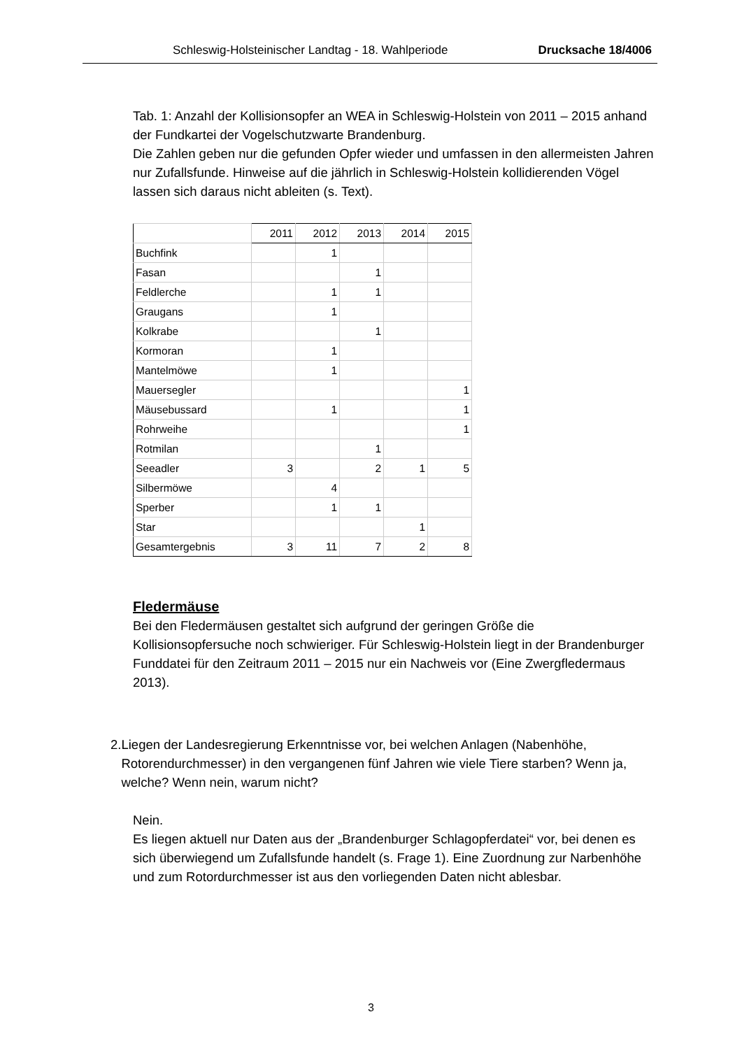Schleswig-Holsteinischer Landtag - 18. Wahlperiode Drucksache 18/4006
Tab. 1: Anzahl der Kollisionsopfer an WEA in Schleswig-Holstein von 2011 – 2015 anhand der Fundkartei der Vogelschutzwarte Brandenburg.
Die Zahlen geben nur die gefunden Opfer wieder und umfassen in den allermeisten Jahren nur Zufallsfunde. Hinweise auf die jährlich in Schleswig-Holstein kollidierenden Vögel lassen sich daraus nicht ableiten (s. Text).
| | 2011 | 2012 | 2013 | 2014 | 2015 |
| Buchfink | | 1 | | | |
| Fasan | | | 1 | | |
| Feldlerche | | 1 | 1 | | |
| Graugans | | 1 | | | |
| Kolkrabe | | | 1 | | |
| Kormoran | | 1 | | | |
| Mantelmöwe | | 1 | | | |
| Mauersegler | | | | | 1 |
| Mäusebussard | | 1 | | | 1 |
| Rohrweihe | | | | | 1 |
| Rotmilan | | | 1 | | |
| Seeadler | 3 | | 2 | 1 | 5 |
| Silbermöwe | | 4 | | | |
| Sperber | | 1 | 1 | | |
| Star | | | | 1 | |
| Gesamtergebnis | 3 | 11 | 7 | 2 | 8 |
Fledermäuse
Bei den Fledermäusen gestaltet sich aufgrund der geringen Größe die Kollisionsopfersuche noch schwieriger. Für Schleswig-Holstein liegt in der Brandenburger Funddatei für den Zeitraum 2011 – 2015 nur ein Nachweis vor (Eine Zwergfledermaus 2013).
2. Liegen der Landesregierung Erkenntnisse vor, bei welchen Anlagen (Nabenhöhe, Rotorendurchmesser) in den vergangenen fünf Jahren wie viele Tiere starben? Wenn ja, welche? Wenn nein, warum nicht?
Nein.
Es liegen aktuell nur Daten aus der „Brandenburger Schlagopferdatei“ vor, bei denen es sich überwiegend um Zufallsfunde handelt (s. Frage 1). Eine Zuordnung zur Narbenhöhe und zum Rotordurchmesser ist aus den vorliegenden Daten nicht ablesbar.
3